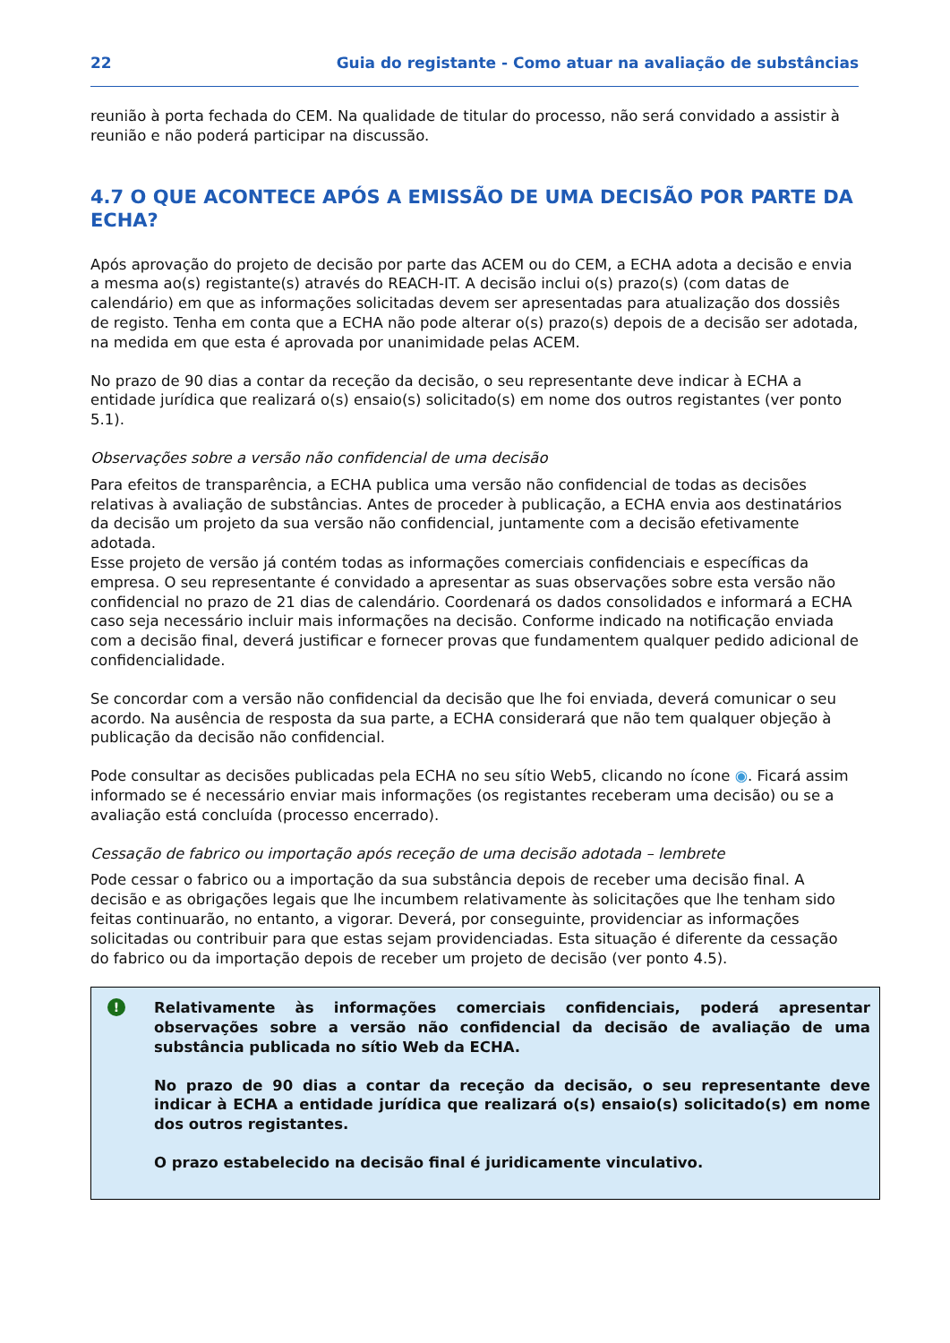22 Guia do registante - Como atuar na avaliação de substâncias
reunião à porta fechada do CEM. Na qualidade de titular do processo, não será convidado a assistir à reunião e não poderá participar na discussão.
4.7 O QUE ACONTECE APÓS A EMISSÃO DE UMA DECISÃO POR PARTE DA ECHA?
Após aprovação do projeto de decisão por parte das ACEM ou do CEM, a ECHA adota a decisão e envia a mesma ao(s) registante(s) através do REACH-IT. A decisão inclui o(s) prazo(s) (com datas de calendário) em que as informações solicitadas devem ser apresentadas para atualização dos dossiês de registo. Tenha em conta que a ECHA não pode alterar o(s) prazo(s) depois de a decisão ser adotada, na medida em que esta é aprovada por unanimidade pelas ACEM.
No prazo de 90 dias a contar da receção da decisão, o seu representante deve indicar à ECHA a entidade jurídica que realizará o(s) ensaio(s) solicitado(s) em nome dos outros registantes (ver ponto 5.1).
Observações sobre a versão não confidencial de uma decisão
Para efeitos de transparência, a ECHA publica uma versão não confidencial de todas as decisões relativas à avaliação de substâncias. Antes de proceder à publicação, a ECHA envia aos destinatários da decisão um projeto da sua versão não confidencial, juntamente com a decisão efetivamente adotada.
Esse projeto de versão já contém todas as informações comerciais confidenciais e específicas da empresa. O seu representante é convidado a apresentar as suas observações sobre esta versão não confidencial no prazo de 21 dias de calendário. Coordenará os dados consolidados e informará a ECHA caso seja necessário incluir mais informações na decisão. Conforme indicado na notificação enviada com a decisão final, deverá justificar e fornecer provas que fundamentem qualquer pedido adicional de confidencialidade.
Se concordar com a versão não confidencial da decisão que lhe foi enviada, deverá comunicar o seu acordo. Na ausência de resposta da sua parte, a ECHA considerará que não tem qualquer objeção à publicação da decisão não confidencial.
Pode consultar as decisões publicadas pela ECHA no seu sítio Web5, clicando no ícone ◉. Ficará assim informado se é necessário enviar mais informações (os registantes receberam uma decisão) ou se a avaliação está concluída (processo encerrado).
Cessação de fabrico ou importação após receção de uma decisão adotada – lembrete
Pode cessar o fabrico ou a importação da sua substância depois de receber uma decisão final. A decisão e as obrigações legais que lhe incumbem relativamente às solicitações que lhe tenham sido feitas continuarão, no entanto, a vigorar. Deverá, por conseguinte, providenciar as informações solicitadas ou contribuir para que estas sejam providenciadas. Esta situação é diferente da cessação do fabrico ou da importação depois de receber um projeto de decisão (ver ponto 4.5).
!
Relativamente às informações comerciais confidenciais, poderá apresentar observações sobre a versão não confidencial da decisão de avaliação de uma substância publicada no sítio Web da ECHA.
No prazo de 90 dias a contar da receção da decisão, o seu representante deve indicar à ECHA a entidade jurídica que realizará o(s) ensaio(s) solicitado(s) em nome dos outros registantes.
O prazo estabelecido na decisão final é juridicamente vinculativo.